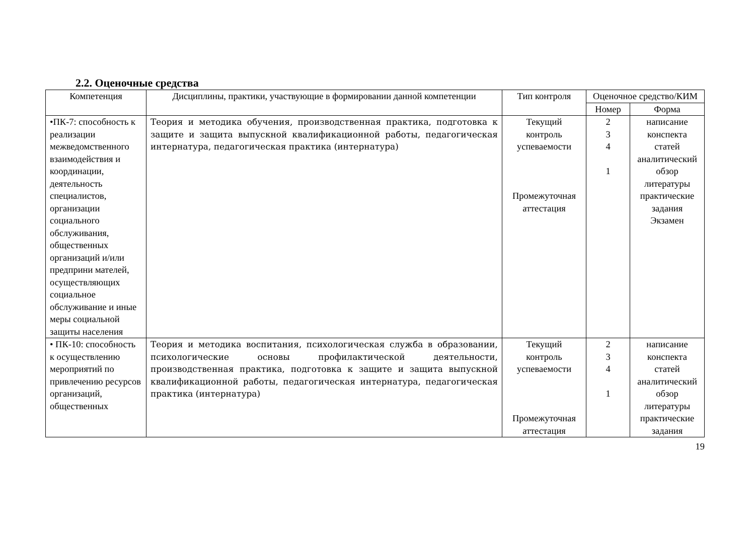2.2. Оценочные средства
| Компетенция | Дисциплины, практики, участвующие в формировании данной компетенции | Тип контроля | Оценочное средство/КИМ | |
| --- | --- | --- | --- | --- |
| | | | Номер | Форма |
| •ПК-7: способность к реализации межведомственного взаимодействия и координации, деятельность специалистов, организации социального обслуживания, общественных организаций и/или предприни мателей, осуществляющих социальное обслуживание и иные меры социальной защиты населения | Теория и методика обучения, производственная практика, подготовка к защите и защита выпускной квалификационной работы, педагогическая интернатура, педагогическая практика (интернатура) | Текущий контроль успеваемости Промежуточная аттестация | 2 3 4 1 | написание конспекта статей аналитический обзор литературы практические задания Экзамен |
| • ПК-10: способность к осуществлению мероприятий по привлечению ресурсов организаций, общественных | Теория и методика воспитания, психологическая служба в образовании, психологические основы профилактической деятельности, производственная практика, подготовка к защите и защита выпускной квалификационной работы, педагогическая интернатура, педагогическая практика (интернатура) | Текущий контроль успеваемости Промежуточная аттестация | 2 3 4 1 | написание конспекта статей аналитический обзор литературы практические задания |
19